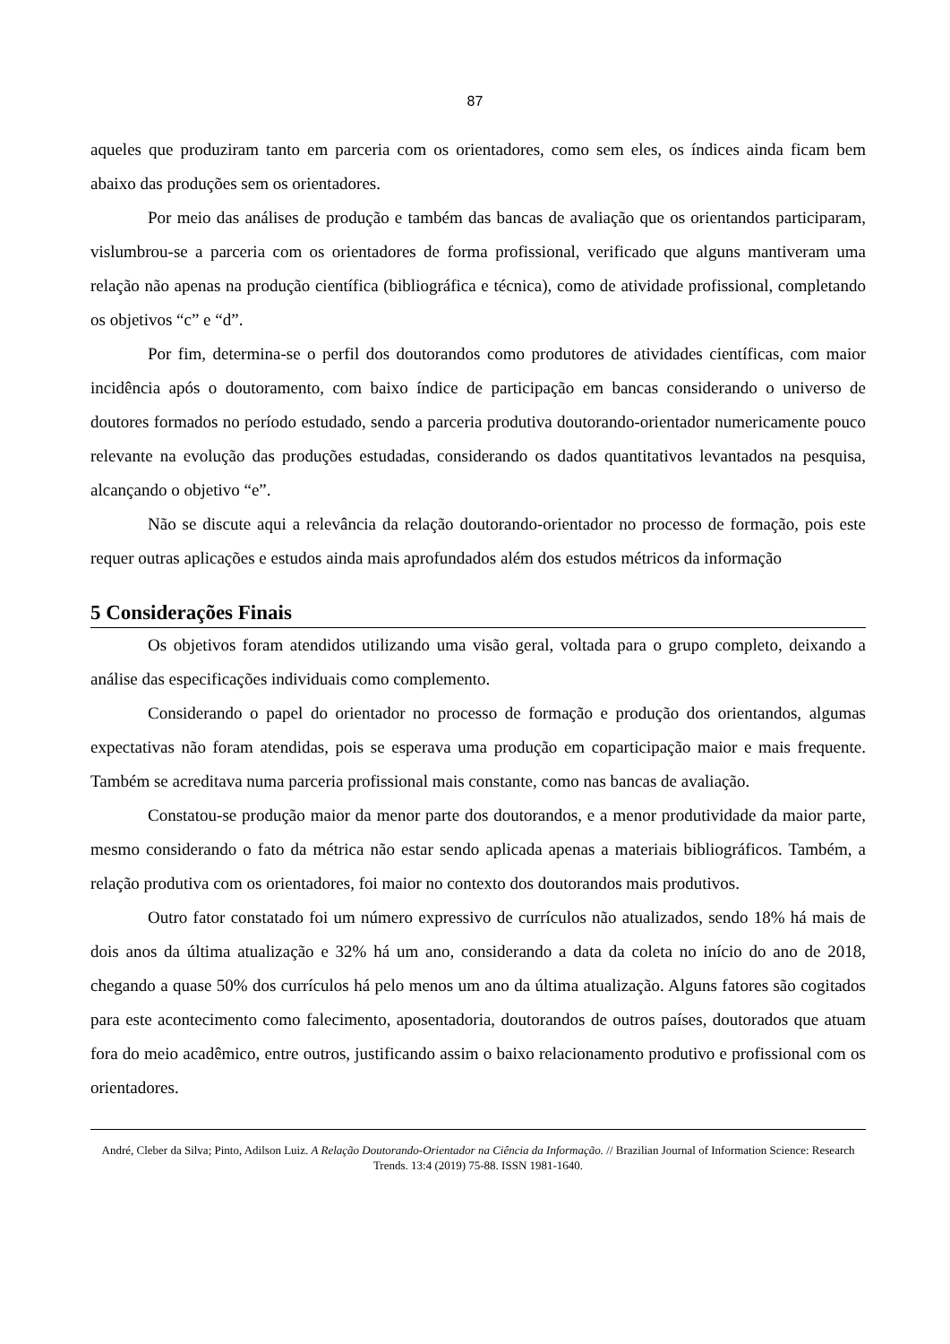87
aqueles que produziram tanto em parceria com os orientadores, como sem eles, os índices ainda ficam bem abaixo das produções sem os orientadores.
Por meio das análises de produção e também das bancas de avaliação que os orientandos participaram, vislumbrou-se a parceria com os orientadores de forma profissional, verificado que alguns mantiveram uma relação não apenas na produção científica (bibliográfica e técnica), como de atividade profissional, completando os objetivos “c” e “d”.
Por fim, determina-se o perfil dos doutorandos como produtores de atividades científicas, com maior incidência após o doutoramento, com baixo índice de participação em bancas considerando o universo de doutores formados no período estudado, sendo a parceria produtiva doutorando-orientador numericamente pouco relevante na evolução das produções estudadas, considerando os dados quantitativos levantados na pesquisa, alcançando o objetivo “e”.
Não se discute aqui a relevância da relação doutorando-orientador no processo de formação, pois este requer outras aplicações e estudos ainda mais aprofundados além dos estudos métricos da informação
5 Considerações Finais
Os objetivos foram atendidos utilizando uma visão geral, voltada para o grupo completo, deixando a análise das especificações individuais como complemento.
Considerando o papel do orientador no processo de formação e produção dos orientandos, algumas expectativas não foram atendidas, pois se esperava uma produção em coparticipação maior e mais frequente. Também se acreditava numa parceria profissional mais constante, como nas bancas de avaliação.
Constatou-se produção maior da menor parte dos doutorandos, e a menor produtividade da maior parte, mesmo considerando o fato da métrica não estar sendo aplicada apenas a materiais bibliográficos. Também, a relação produtiva com os orientadores, foi maior no contexto dos doutorandos mais produtivos.
Outro fator constatado foi um número expressivo de currículos não atualizados, sendo 18% há mais de dois anos da última atualização e 32% há um ano, considerando a data da coleta no início do ano de 2018, chegando a quase 50% dos currículos há pelo menos um ano da última atualização. Alguns fatores são cogitados para este acontecimento como falecimento, aposentadoria, doutorandos de outros países, doutorados que atuam fora do meio acadêmico, entre outros, justificando assim o baixo relacionamento produtivo e profissional com os orientadores.
André, Cleber da Silva; Pinto, Adilson Luiz. A Relação Doutorando-Orientador na Ciência da Informação. // Brazilian Journal of Information Science: Research Trends. 13:4 (2019) 75-88. ISSN 1981-1640.